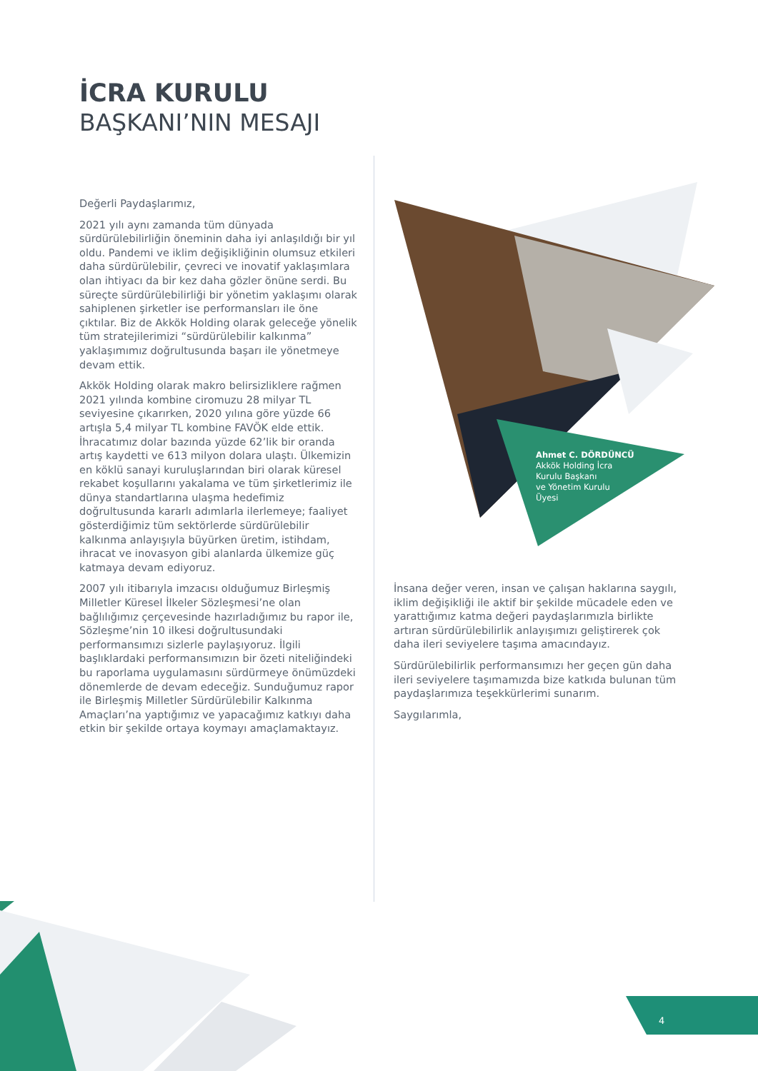İCRA KURULU
BAŞKANI’NIN MESAJI
Değerli Paydaşlarımız,
2021 yılı aynı zamanda tüm dünyada sürdürülebilirliğin öneminin daha iyi anlaşıldığı bir yıl oldu. Pandemi ve iklim değişikliğinin olumsuz etkileri daha sürdürülebilir, çevreci ve inovatif yaklaşımlara olan ihtiyacı da bir kez daha gözler önüne serdi. Bu süreçte sürdürülebilirliği bir yönetim yaklaşımı olarak sahiplenen şirketler ise performansları ile öne çıktılar. Biz de Akkök Holding olarak geleceğe yönelik tüm stratejilerimizi “sürdürülebilir kalkınma” yaklaşımımız doğrultusunda başarı ile yönetmeye devam ettik.
Akkök Holding olarak makro belirsizliklere rağmen 2021 yılında kombine ciromuzu 28 milyar TL seviyesine çıkarırken, 2020 yılına göre yüzde 66 artışla 5,4 milyar TL kombine FAVÖK elde ettik. İhracatımız dolar bazında yüzde 62’lik bir oranda artış kaydetti ve 613 milyon dolara ulaştı. Ülkemizin en köklü sanayi kuruluşlarından biri olarak küresel rekabet koşullarını yakalama ve tüm şirketlerimiz ile dünya standartlarına ulaşma hedefimiz doğrultusunda kararlı adımlarla ilerlemeye; faaliyet gösterdiğimiz tüm sektörlerde sürdürülebilir kalkınma anlayışıyla büyürken üretim, istihdam, ihracat ve inovasyon gibi alanlarda ülkemize güç katmaya devam ediyoruz.
2007 yılı itibarıyla imzacısı olduğumuz Birleşmiş Milletler Küresel İlkeler Sözleşmesi’ne olan bağlılığımız çerçevesinde hazırladığımız bu rapor ile, Sözleşme’nin 10 ilkesi doğrultusundaki performansımızı sizlerle paylaşıyoruz. İlgili başlıklardaki performansımızın bir özeti niteliğindeki bu raporlama uygulamasını sürdürmeye önümüzdeki dönemlerde de devam edeceğiz. Sunduğumuz rapor ile Birleşmiş Milletler Sürdürülebilir Kalkınma Amaçları’na yaptığımız ve yapacağımız katkıyı daha etkin bir şekilde ortaya koymayı amaçlamaktayız.
Ahmet C. DÖRDÜNCÜ
Akkök Holding İcra
Kurulu Başkanı
ve Yönetim Kurulu
Üyesi
İnsana değer veren, insan ve çalışan haklarına saygılı, iklim değişikliği ile aktif bir şekilde mücadele eden ve yarattığımız katma değeri paydaşlarımızla birlikte artıran sürdürülebilirlik anlayışımızı geliştirerek çok daha ileri seviyelere taşıma amacındayız.
Sürdürülebilirlik performansımızı her geçen gün daha ileri seviyelere taşımamızda bize katkıda bulunan tüm paydaşlarımıza teşekkürlerimi sunarım.
Saygılarımla,
4